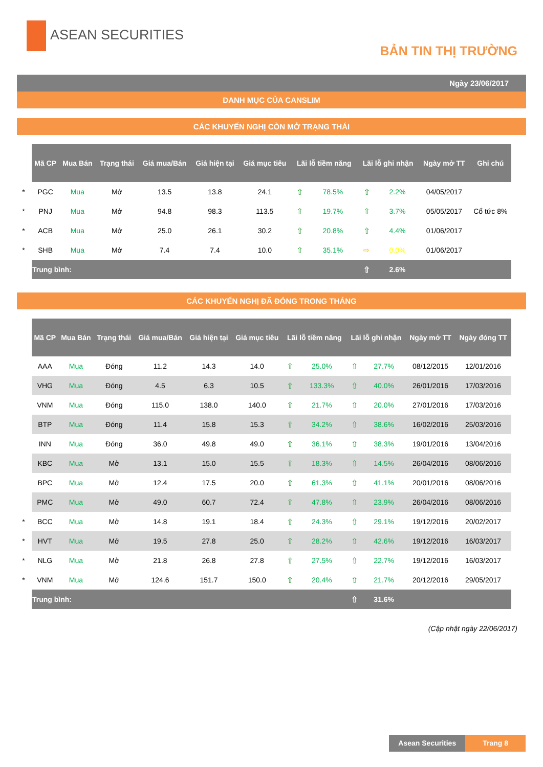ASEAN SECURITIES
BẢN TIN THỊ TRƯỜNG
Ngày 23/06/2017
DANH MỤC CỦA CANSLIM
CÁC KHUYẾN NGHỊ CÒN MỞ TRẠNG THÁI
| | Mã CP | Mua Bán | Trạng thái | Giá mua/Bán | Giá hiện tại | Giá mục tiêu | Lãi lỗ tiềm năng | | Lãi lỗ ghi nhận | | Ngày mở TT | Ghi chú |
| * | PGC | Mua | Mở | 13.5 | 13.8 | 24.1 | ⇧ | 78.5% | ⇧ | 2.2% | 04/05/2017 | |
| * | PNJ | Mua | Mở | 94.8 | 98.3 | 113.5 | ⇧ | 19.7% | ⇧ | 3.7% | 05/05/2017 | Cổ tức 8% |
| * | ACB | Mua | Mở | 25.0 | 26.1 | 30.2 | ⇧ | 20.8% | ⇧ | 4.4% | 01/06/2017 | |
| * | SHB | Mua | Mở | 7.4 | 7.4 | 10.0 | ⇧ | 35.1% | ⇨ | 0.0% | 01/06/2017 | |
| | Trung bình: | | | | | | | | ⇧ | 2.6% | | |
CÁC KHUYẾN NGHỊ ĐÃ ĐÓNG TRONG THÁNG
| | Mã CP | Mua Bán | Trạng thái | Giá mua/Bán | Giá hiện tại | Giá mục tiêu | Lãi lỗ tiềm năng | | Lãi lỗ ghi nhận | | Ngày mở TT | Ngày đóng TT |
| | AAA | Mua | Đóng | 11.2 | 14.3 | 14.0 | ⇧ | 25.0% | ⇧ | 27.7% | 08/12/2015 | 12/01/2016 |
| | VHG | Mua | Đóng | 4.5 | 6.3 | 10.5 | ⇧ | 133.3% | ⇧ | 40.0% | 26/01/2016 | 17/03/2016 |
| | VNM | Mua | Đóng | 115.0 | 138.0 | 140.0 | ⇧ | 21.7% | ⇧ | 20.0% | 27/01/2016 | 17/03/2016 |
| | BTP | Mua | Đóng | 11.4 | 15.8 | 15.3 | ⇧ | 34.2% | ⇧ | 38.6% | 16/02/2016 | 25/03/2016 |
| | INN | Mua | Đóng | 36.0 | 49.8 | 49.0 | ⇧ | 36.1% | ⇧ | 38.3% | 19/01/2016 | 13/04/2016 |
| | KBC | Mua | Mở | 13.1 | 15.0 | 15.5 | ⇧ | 18.3% | ⇧ | 14.5% | 26/04/2016 | 08/06/2016 |
| | BPC | Mua | Mở | 12.4 | 17.5 | 20.0 | ⇧ | 61.3% | ⇧ | 41.1% | 20/01/2016 | 08/06/2016 |
| | PMC | Mua | Mở | 49.0 | 60.7 | 72.4 | ⇧ | 47.8% | ⇧ | 23.9% | 26/04/2016 | 08/06/2016 |
| * | BCC | Mua | Mở | 14.8 | 19.1 | 18.4 | ⇧ | 24.3% | ⇧ | 29.1% | 19/12/2016 | 20/02/2017 |
| * | HVT | Mua | Mở | 19.5 | 27.8 | 25.0 | ⇧ | 28.2% | ⇧ | 42.6% | 19/12/2016 | 16/03/2017 |
| * | NLG | Mua | Mở | 21.8 | 26.8 | 27.8 | ⇧ | 27.5% | ⇧ | 22.7% | 19/12/2016 | 16/03/2017 |
| * | VNM | Mua | Mở | 124.6 | 151.7 | 150.0 | ⇧ | 20.4% | ⇧ | 21.7% | 20/12/2016 | 29/05/2017 |
| | Trung bình: | | | | | | | | ⇧ | 31.6% | | |
(Cập nhật ngày 22/06/2017)
Asean Securities Trang 8